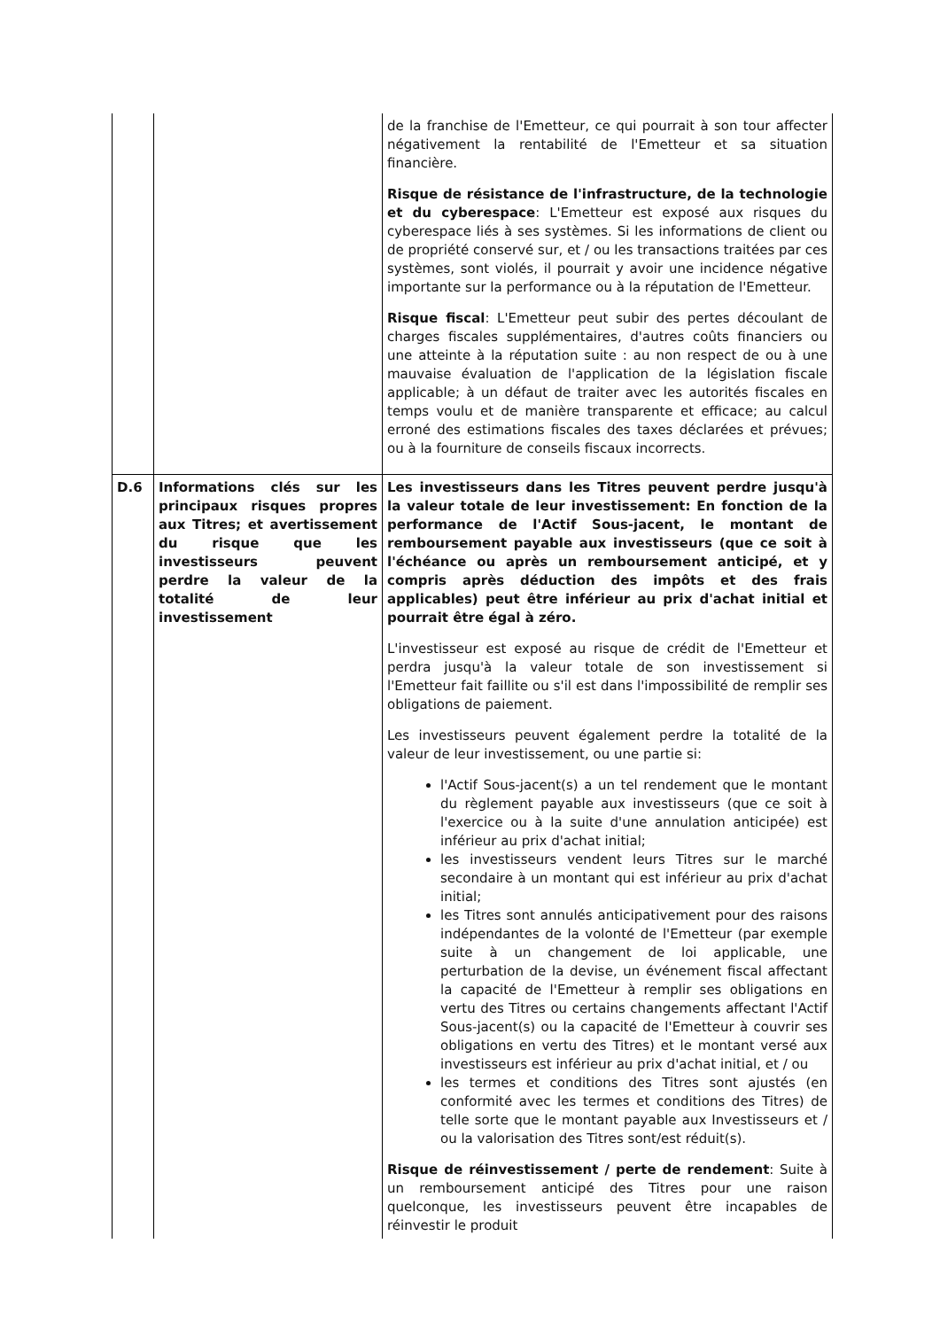| | | de la franchise de l'Emetteur, ce qui pourrait à son tour affecter négativement la rentabilité de l'Emetteur et sa situation financière. Risque de résistance de l'infrastructure, de la technologie et du cyberespace : L'Emetteur est exposé aux risques du cyberespace liés à ses systèmes. Si les informations de client ou de propriété conservé sur, et / ou les transactions traitées par ces systèmes, sont violés, il pourrait y avoir une incidence négative importante sur la performance ou à la réputation de l'Emetteur. Risque fiscal : L'Emetteur peut subir des pertes découlant de charges fiscales supplémentaires, d'autres coûts financiers ou une atteinte à la réputation suite : au non respect de ou à une mauvaise évaluation de l'application de la législation fiscale applicable; à un défaut de traiter avec les autorités fiscales en temps voulu et de manière transparente et efficace; au calcul erroné des estimations fiscales des taxes déclarées et prévues; ou à la fourniture de conseils fiscaux incorrects. |
| D.6 | Informations clés sur les principaux risques propres aux Titres; et avertissement du risque que les investisseurs peuvent perdre la valeur de la totalité de leur investissement | Les investisseurs dans les Titres peuvent perdre jusqu'à la valeur totale de leur investissement: En fonction de la performance de l'Actif Sous-jacent, le montant de remboursement payable aux investisseurs (que ce soit à l'échéance ou après un remboursement anticipé, et y compris après déduction des impôts et des frais applicables) peut être inférieur au prix d'achat initial et pourrait être égal à zéro. L'investisseur est exposé au risque de crédit de l'Emetteur et perdra jusqu'à la valeur totale de son investissement si l'Emetteur fait faillite ou s'il est dans l'impossibilité de remplir ses obligations de paiement. Les investisseurs peuvent également perdre la totalité de la valeur de leur investissement, ou une partie si: l'Actif Sous-jacent(s) a un tel rendement que le montant du règlement payable aux investisseurs (que ce soit à l'exercice ou à la suite d'une annulation anticipée) est inférieur au prix d'achat initial; les investisseurs vendent leurs Titres sur le marché secondaire à un montant qui est inférieur au prix d'achat initial; les Titres sont annulés anticipativement pour des raisons indépendantes de la volonté de l'Emetteur (par exemple suite à un changement de loi applicable, une perturbation de la devise, un événement fiscal affectant la capacité de l'Emetteur à remplir ses obligations en vertu des Titres ou certains changements affectant l'Actif Sous-jacent(s) ou la capacité de l'Emetteur à couvrir ses obligations en vertu des Titres) et le montant versé aux investisseurs est inférieur au prix d'achat initial, et / ou les termes et conditions des Titres sont ajustés (en conformité avec les termes et conditions des Titres) de telle sorte que le montant payable aux Investisseurs et / ou la valorisation des Titres sont/est réduit(s). Risque de réinvestissement / perte de rendement : Suite à un remboursement anticipé des Titres pour une raison quelconque, les investisseurs peuvent être incapables de réinvestir le produit |